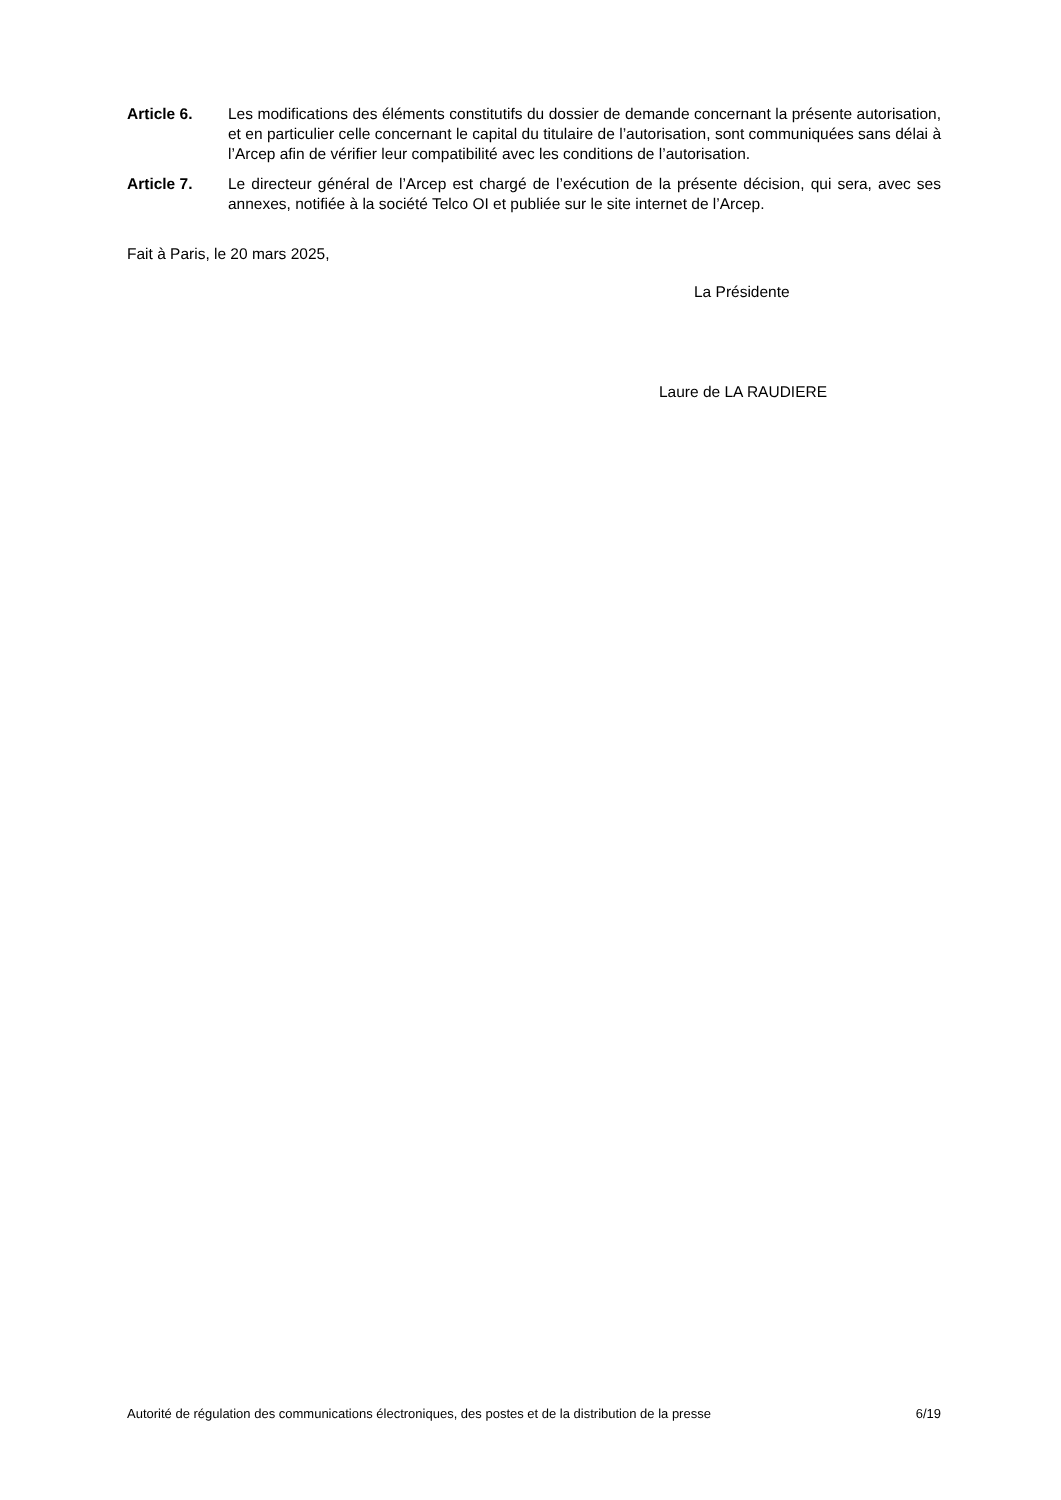Article 6. Les modifications des éléments constitutifs du dossier de demande concernant la présente autorisation, et en particulier celle concernant le capital du titulaire de l’autorisation, sont communiquées sans délai à l’Arcep afin de vérifier leur compatibilité avec les conditions de l’autorisation.
Article 7. Le directeur général de l’Arcep est chargé de l’exécution de la présente décision, qui sera, avec ses annexes, notifiée à la société Telco OI et publiée sur le site internet de l’Arcep.
Fait à Paris, le 20 mars 2025,
La Présidente
Laure de LA RAUDIERE
Autorité de régulation des communications électroniques, des postes et de la distribution de la presse 6/19